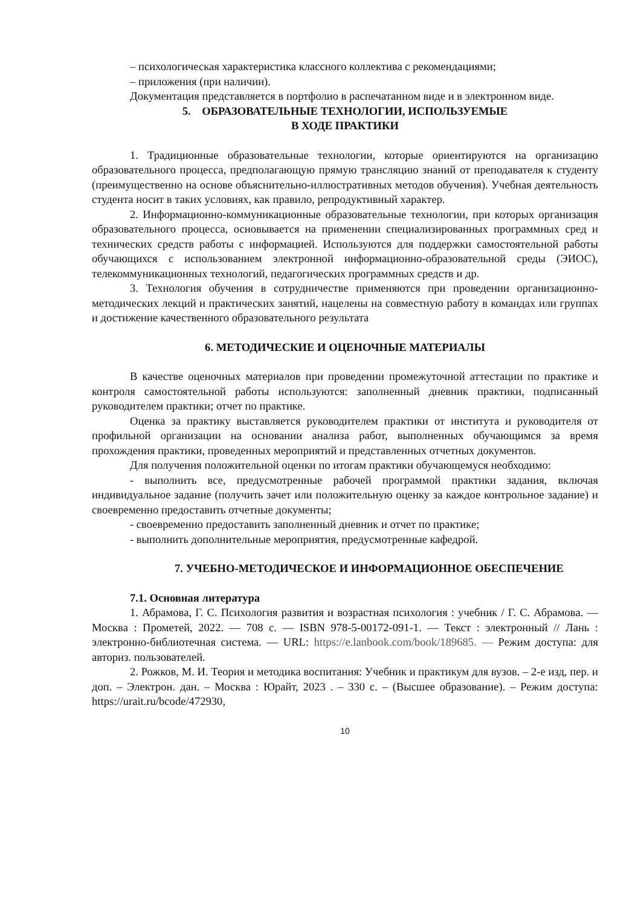– психологическая характеристика классного коллектива с рекомендациями;
– приложения (при наличии).
Документация представляется в портфолио в распечатанном виде и в электронном виде.
5. ОБРАЗОВАТЕЛЬНЫЕ ТЕХНОЛОГИИ, ИСПОЛЬЗУЕМЫЕ
В ХОДЕ ПРАКТИКИ
1. Традиционные образовательные технологии, которые ориентируются на организацию образовательного процесса, предполагающую прямую трансляцию знаний от преподавателя к студенту (преимущественно на основе объяснительно-иллюстративных методов обучения). Учебная деятельность студента носит в таких условиях, как правило, репродуктивный характер.
2. Информационно-коммуникационные образовательные технологии, при которых организация образовательного процесса, основывается на применении специализированных программных сред и технических средств работы с информацией. Используются для поддержки самостоятельной работы обучающихся с использованием электронной информационно-образовательной среды (ЭИОС), телекоммуникационных технологий, педагогических программных средств и др.
3. Технология обучения в сотрудничестве применяются при проведении организационно-методических лекций и практических занятий, нацелены на совместную работу в командах или группах и достижение качественного образовательного результата
6. МЕТОДИЧЕСКИЕ И ОЦЕНОЧНЫЕ МАТЕРИАЛЫ
В качестве оценочных материалов при проведении промежуточной аттестации по практике и контроля самостоятельной работы используются: заполненный дневник практики, подписанный руководителем практики; отчет по практике.
Оценка за практику выставляется руководителем практики от института и руководителя от профильной организации на основании анализа работ, выполненных обучающимся за время прохождения практики, проведенных мероприятий и представленных отчетных документов.
Для получения положительной оценки по итогам практики обучающемуся необходимо:
- выполнить все, предусмотренные рабочей программой практики задания, включая индивидуальное задание (получить зачет или положительную оценку за каждое контрольное задание) и своевременно предоставить отчетные документы;
- своевременно предоставить заполненный дневник и отчет по практике;
- выполнить дополнительные мероприятия, предусмотренные кафедрой.
7. УЧЕБНО-МЕТОДИЧЕСКОЕ И ИНФОРМАЦИОННОЕ ОБЕСПЕЧЕНИЕ
7.1. Основная литература
1. Абрамова, Г. С. Психология развития и возрастная психология : учебник / Г. С. Абрамова. — Москва : Прометей, 2022. — 708 с. — ISBN 978-5-00172-091-1. — Текст : электронный // Лань : электронно-библиотечная система. — URL: https://e.lanbook.com/book/189685. — Режим доступа: для авториз. пользователей.
2. Рожков, М. И. Теория и методика воспитания: Учебник и практикум для вузов. – 2-е изд, пер. и доп. – Электрон. дан. – Москва : Юрайт, 2023 . – 330 с. – (Высшее образование). – Режим доступа: https://urait.ru/bcode/472930,
10